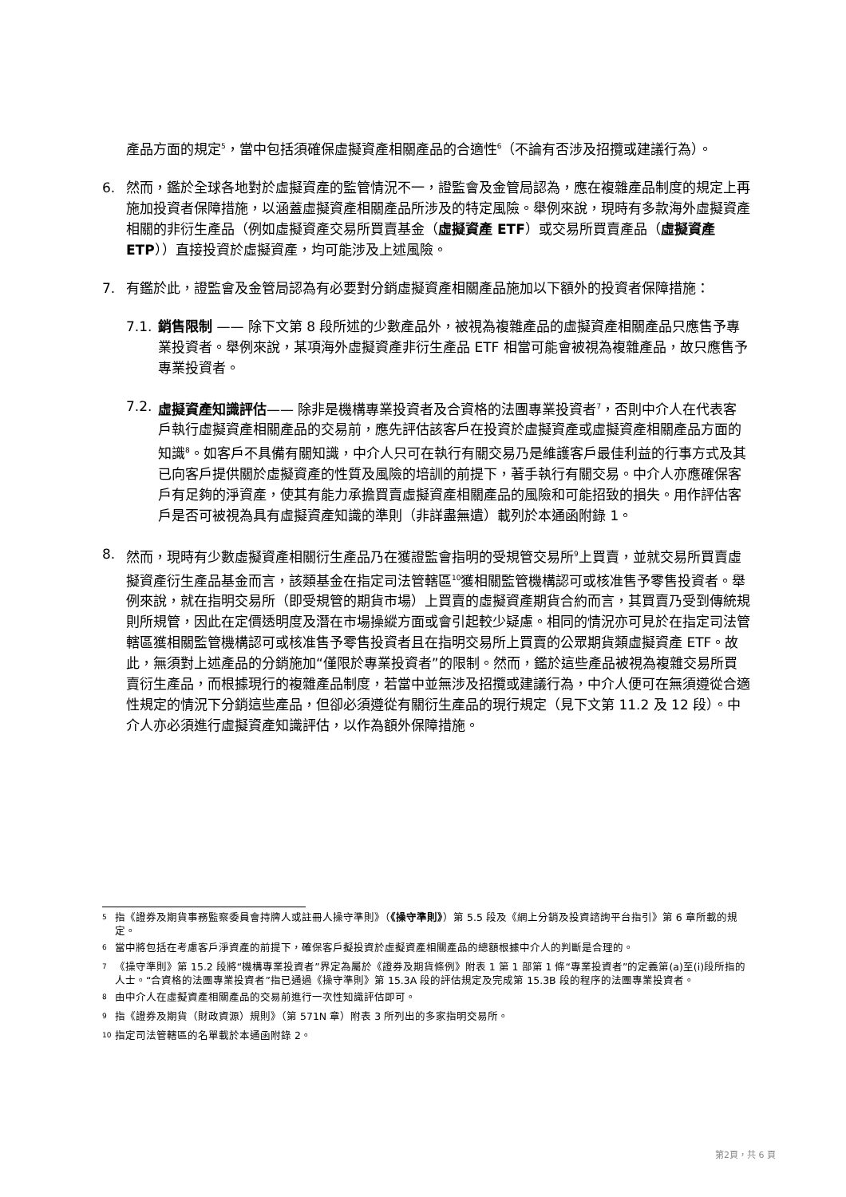產品方面的規定<sup>5</sup>，當中包括須確保虛擬資產相關產品的合適性<sup>6</sup>（不論有否涉及招攬或建議行為）。
6. 然而，鑑於全球各地對於虛擬資產的監管情況不一，證監會及金管局認為，應在複雜產品制度的規定上再施加投資者保障措施，以涵蓋虛擬資產相關產品所涉及的特定風險。舉例來說，現時有多款海外虛擬資產相關的非衍生產品（例如虛擬資產交易所買賣基金（虛擬資產 ETF）或交易所買賣產品（虛擬資產 ETP））直接投資於虛擬資產，均可能涉及上述風險。
7. 有鑑於此，證監會及金管局認為有必要對分銷虛擬資產相關產品施加以下額外的投資者保障措施：
7.1.
銷售限制 —— 除下文第 8 段所述的少數產品外，被視為複雜產品的虛擬資產相關產品只應售予專業投資者。舉例來說，某項海外虛擬資產非衍生產品 ETF 相當可能會被視為複雜產品，故只應售予專業投資者。
7.2.
虛擬資產知識評估—— 除非是機構專業投資者及合資格的法團專業投資者<sup>7</sup>，否則中介人在代表客戶執行虛擬資產相關產品的交易前，應先評估該客戶在投資於虛擬資產或虛擬資產相關產品方面的知識<sup>8</sup>。如客戶不具備有關知識，中介人只可在執行有關交易乃是維護客戶最佳利益的行事方式及其已向客戶提供關於虛擬資產的性質及風險的培訓的前提下，著手執行有關交易。中介人亦應確保客戶有足夠的淨資產，使其有能力承擔買賣虛擬資產相關產品的風險和可能招致的損失。用作評估客戶是否可被視為具有虛擬資產知識的準則（非詳盡無遺）載列於本通函附錄 1。
8. 然而，現時有少數虛擬資產相關衍生產品乃在獲證監會指明的受規管交易所<sup>9</sup>上買賣，並就交易所買賣虛擬資產衍生產品基金而言，該類基金在指定司法管轄區<sup>10</sup>獲相關監管機構認可或核准售予零售投資者。舉例來說，就在指明交易所（即受規管的期貨市場）上買賣的虛擬資產期貨合約而言，其買賣乃受到傳統規則所規管，因此在定價透明度及潛在市場操縱方面或會引起較少疑慮。相同的情況亦可見於在指定司法管轄區獲相關監管機構認可或核准售予零售投資者且在指明交易所上買賣的公眾期貨類虛擬資產 ETF。故此，無須對上述產品的分銷施加“僅限於專業投資者”的限制。然而，鑑於這些產品被視為複雜交易所買賣衍生產品，而根據現行的複雜產品制度，若當中並無涉及招攬或建議行為，中介人便可在無須遵從合適性規定的情況下分銷這些產品，但卻必須遵從有關衍生產品的現行規定（見下文第 11.2 及 12 段）。中介人亦必須進行虛擬資產知識評估，以作為額外保障措施。
<sup>5</sup> 指《證券及期貨事務監察委員會持牌人或註冊人操守準則》（《操守準則》）第 5.5 段及《網上分銷及投資諮詢平台指引》第 6 章所載的規定。
<sup>6</sup> 當中將包括在考慮客戶淨資產的前提下，確保客戶擬投資於虛擬資產相關產品的總額根據中介人的判斷是合理的。
<sup>7</sup> 《操守準則》第 15.2 段將“機構專業投資者”界定為屬於《證券及期貨條例》附表 1 第 1 部第 1 條“專業投資者”的定義第(a)至(i)段所指的人士。“合資格的法團專業投資者”指已通過《操守準則》第 15.3A 段的評估規定及完成第 15.3B 段的程序的法團專業投資者。
<sup>8</sup> 由中介人在虛擬資產相關產品的交易前進行一次性知識評估即可。
<sup>9</sup> 指《證券及期貨（財政資源）規則》（第 571N 章）附表 3 所列出的多家指明交易所。
<sup>10</sup> 指定司法管轄區的名單載於本通函附錄 2。
第2頁，共 6 頁